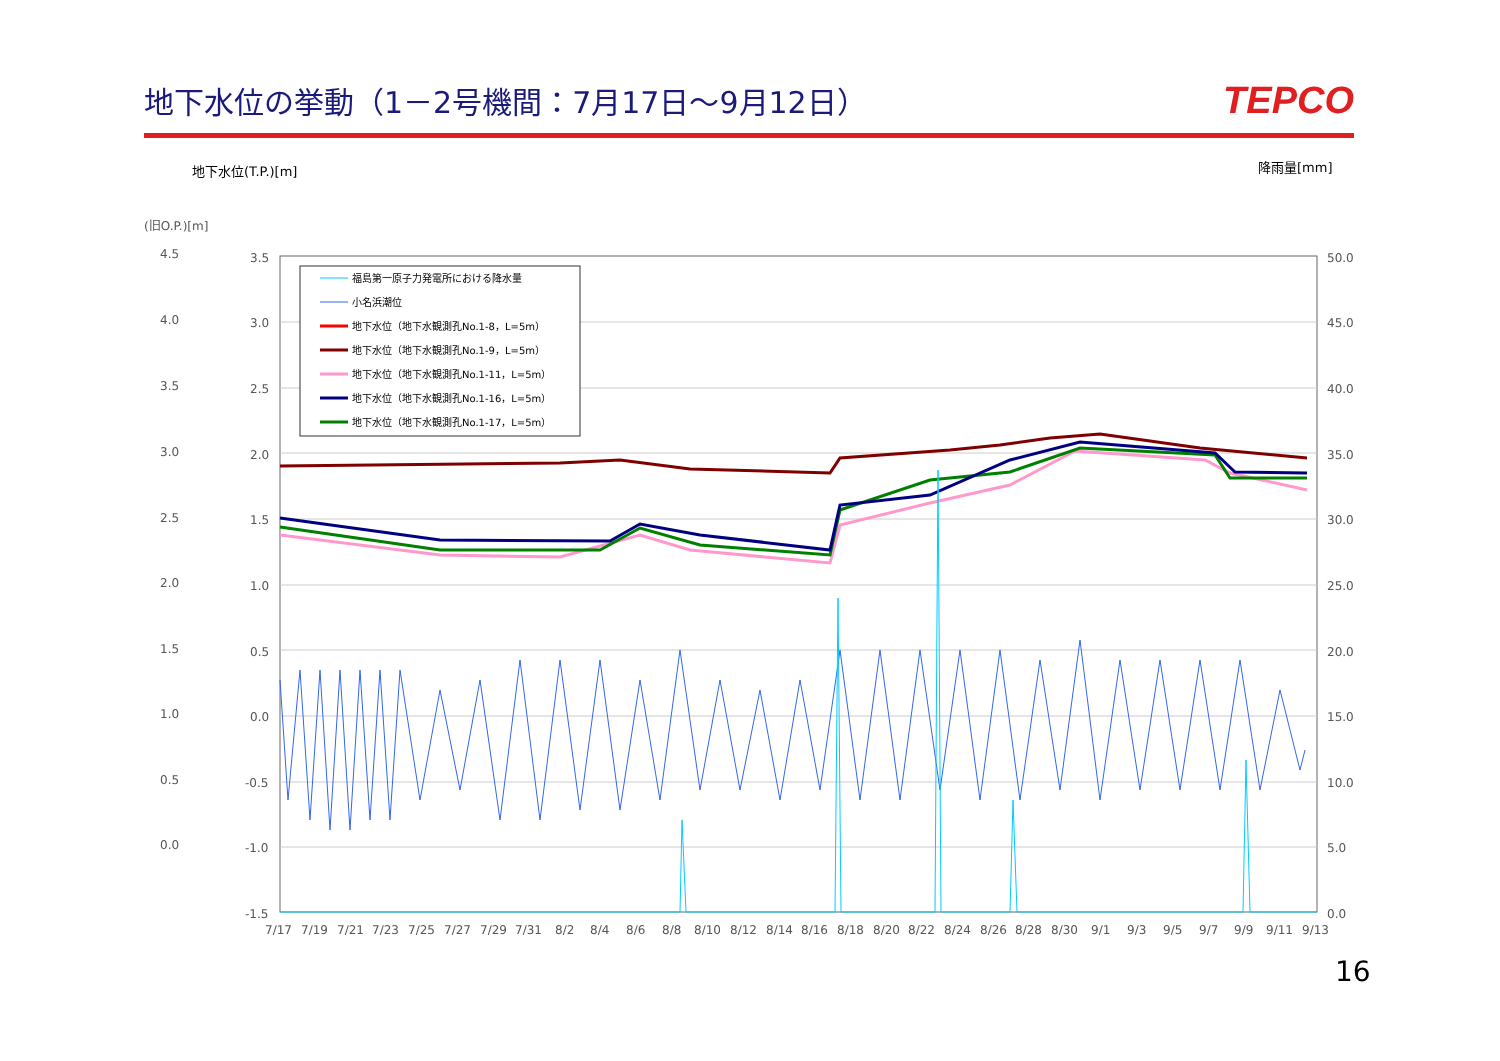地下水位の挙動（1－2号機間：7月17日～9月12日）
TEPCO
地下水位(T.P.)[m]
降雨量[mm]
(旧O.P.)[m]
4.5
4.0
3.5
3.0
2.5
2.0
1.5
1.0
0.5
0.0
3.5
3.0
2.5
2.0
1.5
1.0
0.5
0.0
-0.5
-1.0
-1.5
50.0
45.0
40.0
35.0
30.0
25.0
20.0
15.0
10.0
5.0
0.0
7/17 7/19 7/21 7/23 7/25 7/27 7/29 7/31 8/2 8/4 8/6 8/8 8/10 8/12 8/14 8/16 8/18 8/20 8/22 8/24 8/26 8/28 8/30 9/1 9/3 9/5 9/7 9/9 9/11 9/13
福島第一原子力発電所における降水量
小名浜潮位
地下水位（地下水観測孔No.1-8，L=5m）
地下水位（地下水観測孔No.1-9，L=5m）
地下水位（地下水観測孔No.1-11，L=5m）
地下水位（地下水観測孔No.1-16，L=5m）
地下水位（地下水観測孔No.1-17，L=5m）
16